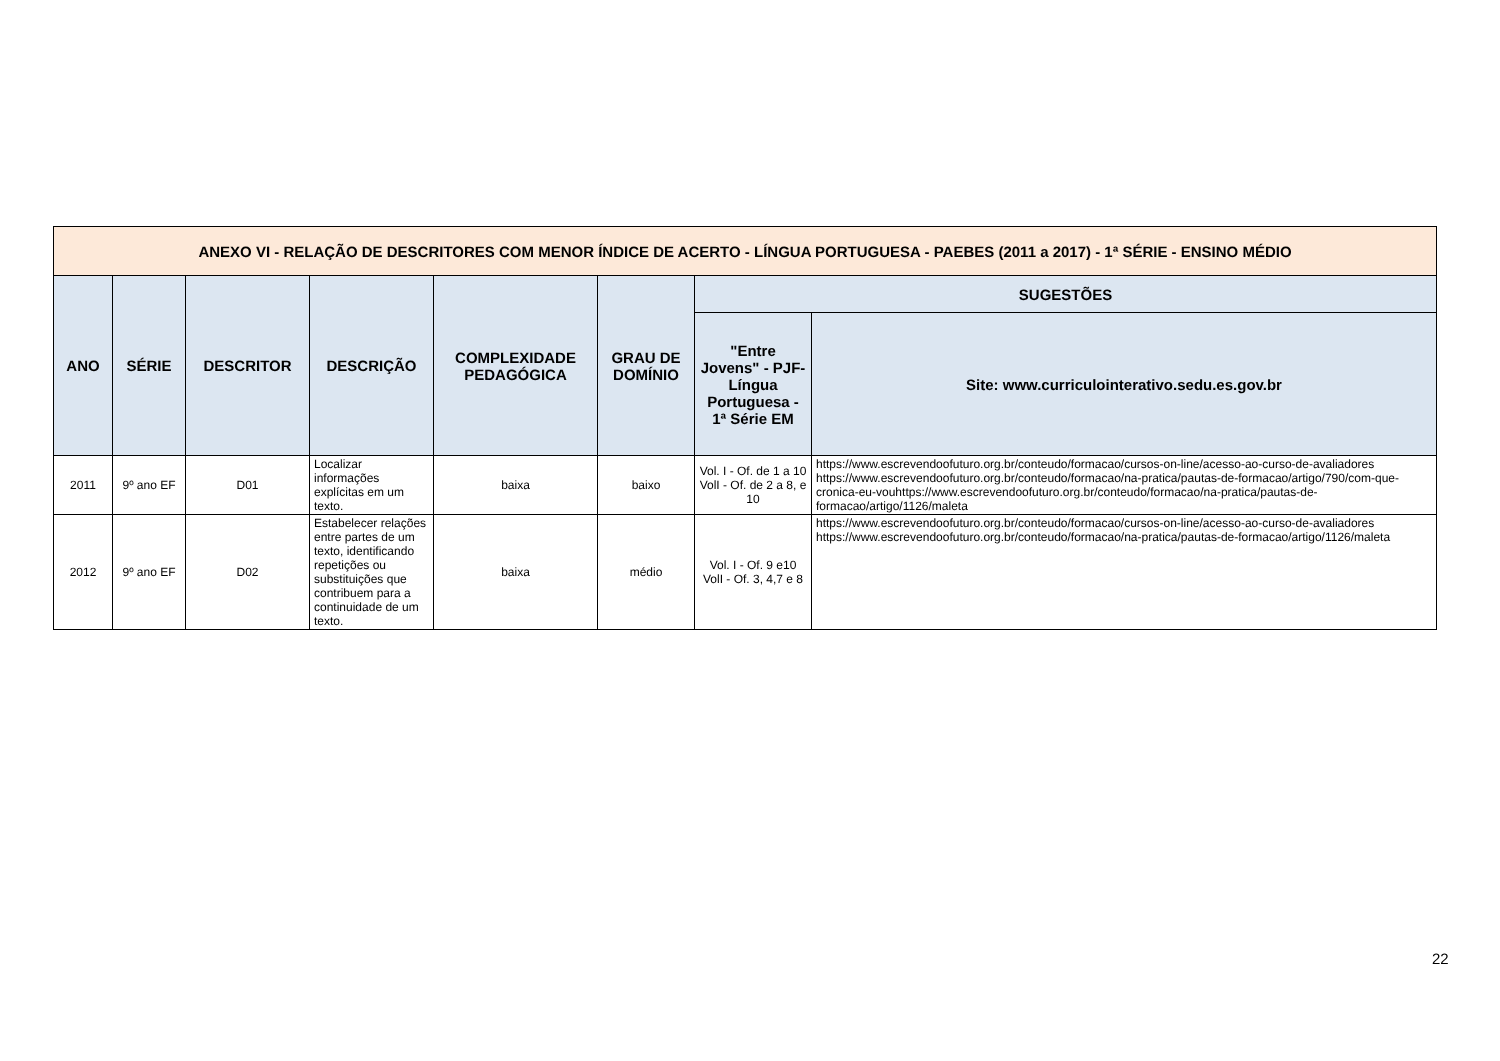| ANEXO VI - RELAÇÃO DE DESCRITORES COM MENOR ÍNDICE DE ACERTO - LÍNGUA PORTUGUESA - PAEBES (2011 a 2017) - 1ª SÉRIE - ENSINO MÉDIO | | | | | | | |
| --- | --- | --- | --- | --- | --- | --- | --- |
| ANO | SÉRIE | DESCRITOR | DESCRIÇÃO | COMPLEXIDADE PEDAGÓGICA | GRAU DE DOMÍNIO | SUGESTÕES | |
| | | | | | | "Entre Jovens" - PJF- Língua Portuguesa - 1ª Série EM | Site: www.curriculointerativo.sedu.es.gov.br |
| 2011 | 9º ano EF | D01 | Localizar informações explícitas em um texto. | baixa | baixo | Vol. I - Of. de 1 a 10 VolI - Of. de 2 a 8, e 10 | https://www.escrevendoofuturo.org.br/conteudo/formacao/cursos-on-line/acesso-ao-curso-de-avaliadores https://www.escrevendoofuturo.org.br/conteudo/formacao/na-pratica/pautas-de-formacao/artigo/790/com-que-cronica-eu-vouhttps://www.escrevendoofuturo.org.br/conteudo/formacao/na-pratica/pautas-de-formacao/artigo/1126/maleta |
| 2012 | 9º ano EF | D02 | Estabelecer relações entre partes de um texto, identificando repetições ou substituições que contribuem para a continuidade de um texto. | baixa | médio | Vol. I - Of. 9 e10 VolI - Of. 3, 4,7 e 8 | https://www.escrevendoofuturo.org.br/conteudo/formacao/cursos-on-line/acesso-ao-curso-de-avaliadores https://www.escrevendoofuturo.org.br/conteudo/formacao/na-pratica/pautas-de-formacao/artigo/1126/maleta |
22